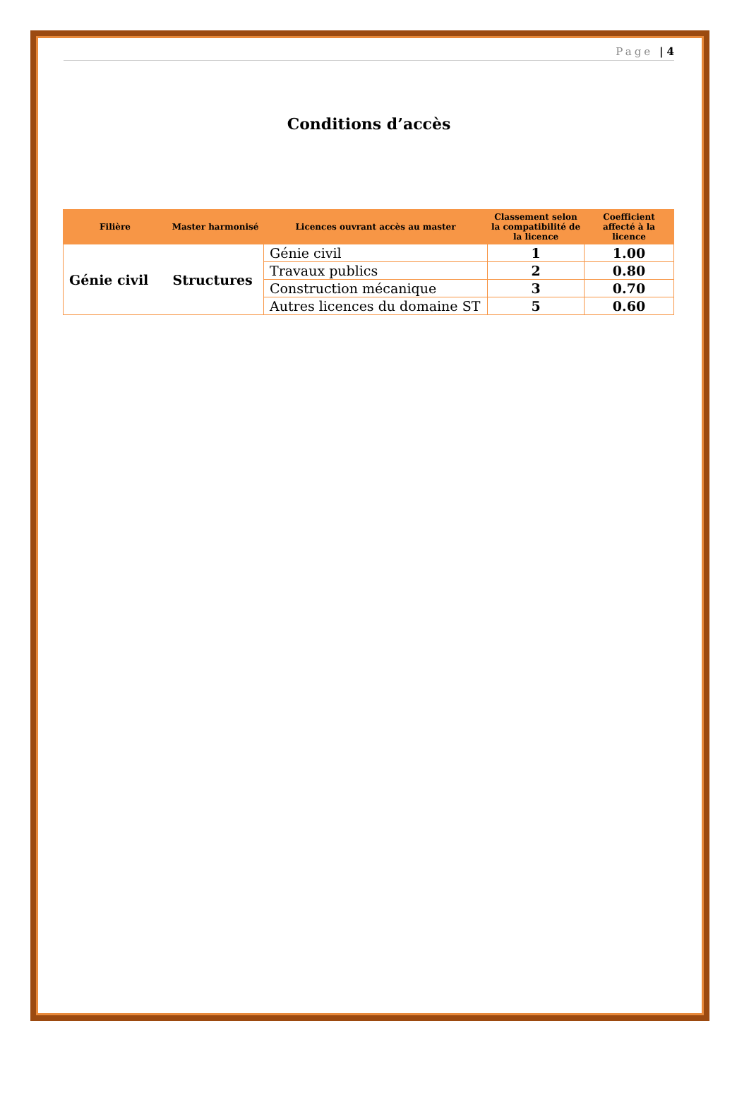Page | 4
Conditions d’accès
| Filière | Master harmonisé | Licences ouvrant accès au master | Classement selon la compatibilité de la licence | Coefficient affecté à la licence |
| --- | --- | --- | --- | --- |
| Génie civil | Structures | Génie civil | 1 | 1.00 |
| | | Travaux publics | 2 | 0.80 |
| | | Construction mécanique | 3 | 0.70 |
| | | Autres licences du domaine ST | 5 | 0.60 |